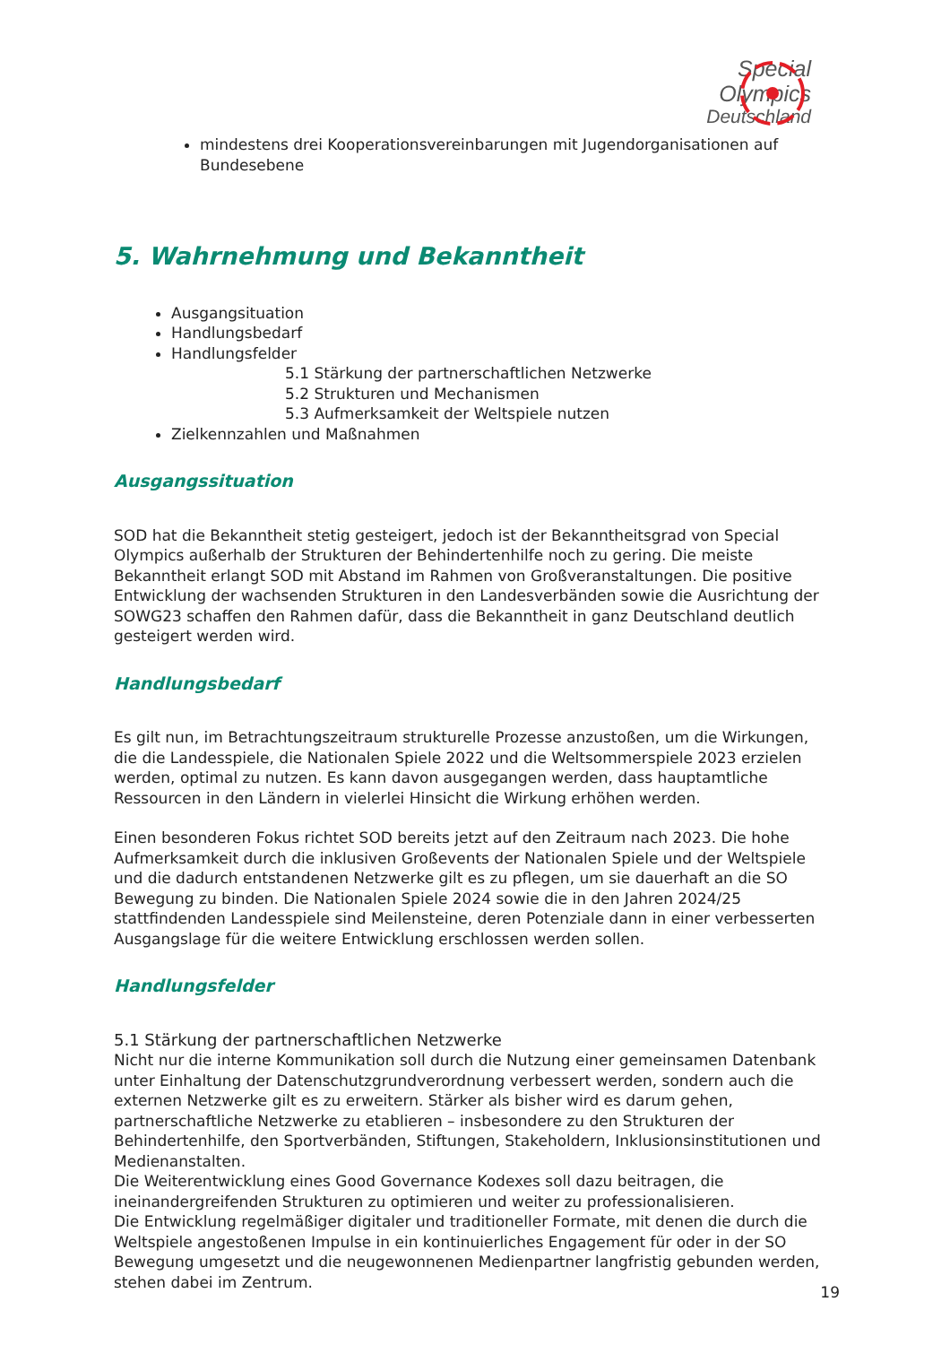Special
Olympics
Deutschland
mindestens drei Kooperationsvereinbarungen mit Jugendorganisationen auf Bundesebene
5. Wahrnehmung und Bekanntheit
Ausgangsituation
Handlungsbedarf
Handlungsfelder
5.1 Stärkung der partnerschaftlichen Netzwerke
5.2 Strukturen und Mechanismen
5.3 Aufmerksamkeit der Weltspiele nutzen
Zielkennzahlen und Maßnahmen
Ausgangssituation
SOD hat die Bekanntheit stetig gesteigert, jedoch ist der Bekanntheitsgrad von Special Olympics außerhalb der Strukturen der Behindertenhilfe noch zu gering. Die meiste Bekanntheit erlangt SOD mit Abstand im Rahmen von Großveranstaltungen. Die positive Entwicklung der wachsenden Strukturen in den Landesverbänden sowie die Ausrichtung der SOWG23 schaffen den Rahmen dafür, dass die Bekanntheit in ganz Deutschland deutlich gesteigert werden wird.
Handlungsbedarf
Es gilt nun, im Betrachtungszeitraum strukturelle Prozesse anzustoßen, um die Wirkungen, die die Landesspiele, die Nationalen Spiele 2022 und die Weltsommerspiele 2023 erzielen werden, optimal zu nutzen. Es kann davon ausgegangen werden, dass hauptamtliche Ressourcen in den Ländern in vielerlei Hinsicht die Wirkung erhöhen werden.
Einen besonderen Fokus richtet SOD bereits jetzt auf den Zeitraum nach 2023. Die hohe Aufmerksamkeit durch die inklusiven Großevents der Nationalen Spiele und der Weltspiele und die dadurch entstandenen Netzwerke gilt es zu pflegen, um sie dauerhaft an die SO Bewegung zu binden. Die Nationalen Spiele 2024 sowie die in den Jahren 2024/25 stattfindenden Landesspiele sind Meilensteine, deren Potenziale dann in einer verbesserten Ausgangslage für die weitere Entwicklung erschlossen werden sollen.
Handlungsfelder
5.1 Stärkung der partnerschaftlichen Netzwerke
Nicht nur die interne Kommunikation soll durch die Nutzung einer gemeinsamen Datenbank unter Einhaltung der Datenschutzgrundverordnung verbessert werden, sondern auch die externen Netzwerke gilt es zu erweitern. Stärker als bisher wird es darum gehen, partnerschaftliche Netzwerke zu etablieren – insbesondere zu den Strukturen der Behindertenhilfe, den Sportverbänden, Stiftungen, Stakeholdern, Inklusionsinstitutionen und Medienanstalten.
Die Weiterentwicklung eines Good Governance Kodexes soll dazu beitragen, die ineinandergreifenden Strukturen zu optimieren und weiter zu professionalisieren.
Die Entwicklung regelmäßiger digitaler und traditioneller Formate, mit denen die durch die Weltspiele angestoßenen Impulse in ein kontinuierliches Engagement für oder in der SO Bewegung umgesetzt und die neugewonnenen Medienpartner langfristig gebunden werden, stehen dabei im Zentrum.
19